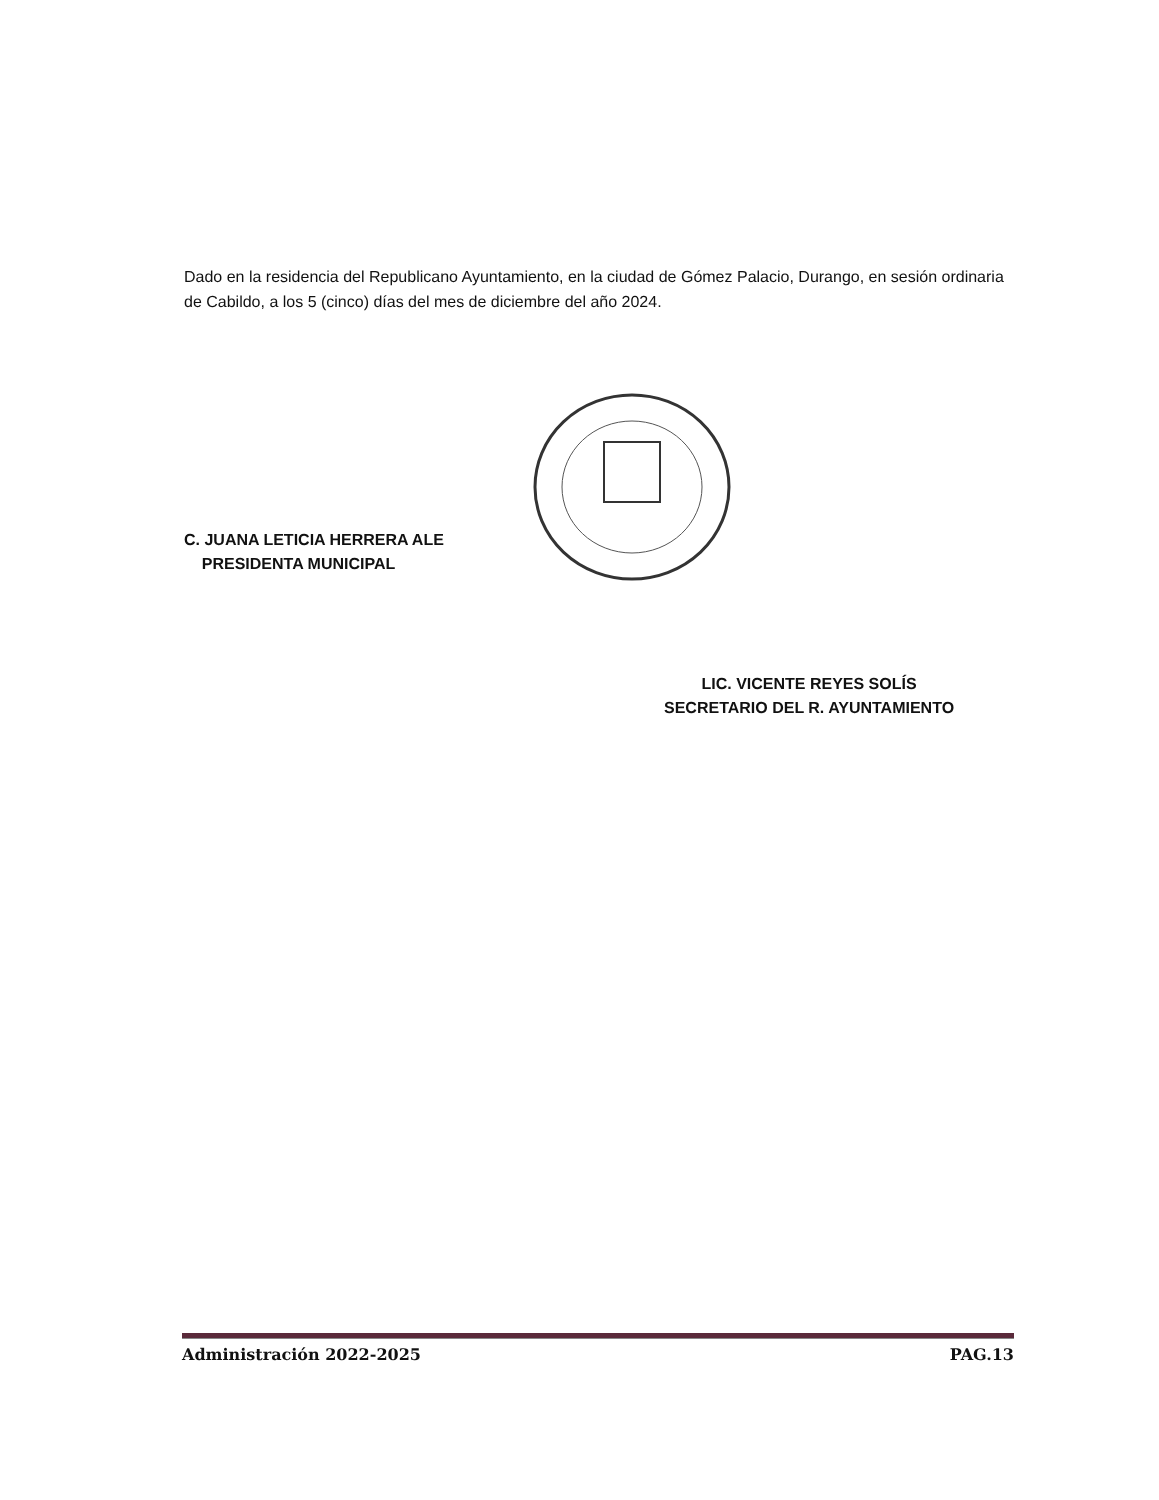Dado en la residencia del Republicano Ayuntamiento, en la ciudad de Gómez Palacio, Durango, en sesión ordinaria de Cabildo, a los 5 (cinco) días del mes de diciembre del año 2024.
C. JUANA LETICIA HERRERA ALE
PRESIDENTA MUNICIPAL
LIC. VICENTE REYES SOLÍS
SECRETARIO DEL R. AYUNTAMIENTO
Administración 2022-2025 PAG.13